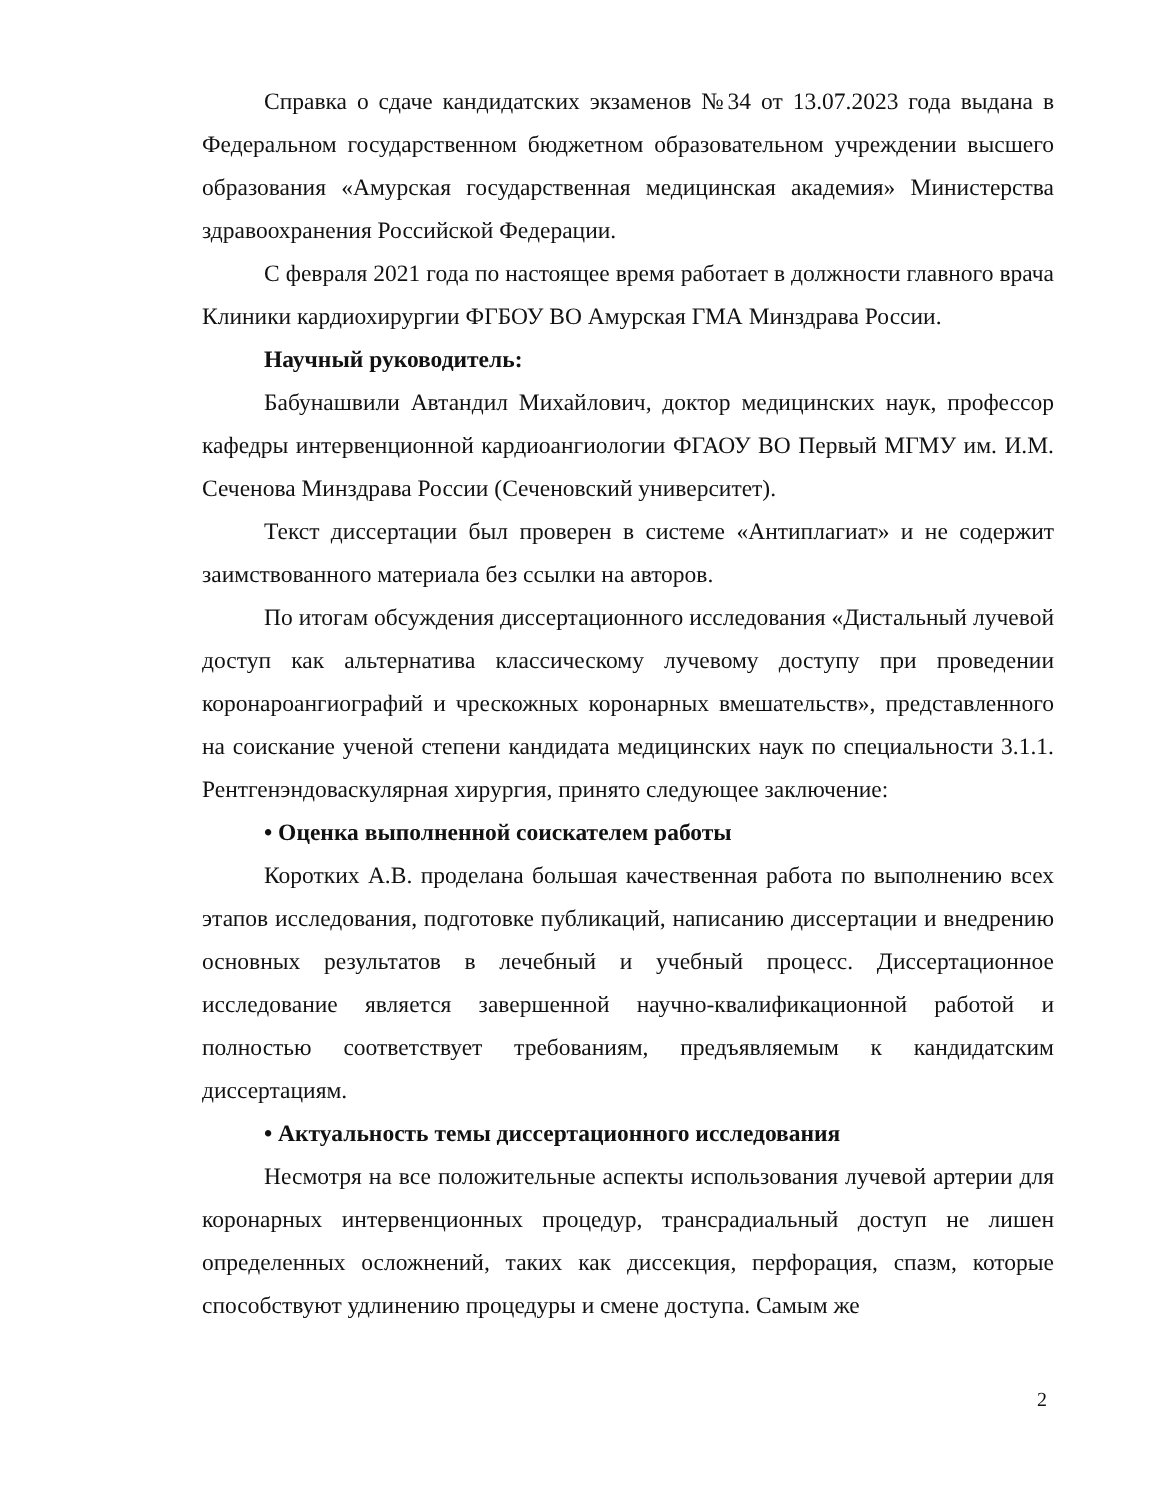Справка о сдаче кандидатских экзаменов №34 от 13.07.2023 года выдана в Федеральном государственном бюджетном образовательном учреждении высшего образования «Амурская государственная медицинская академия» Министерства здравоохранения Российской Федерации.
С февраля 2021 года по настоящее время работает в должности главного врача Клиники кардиохирургии ФГБОУ ВО Амурская ГМА Минздрава России.
Научный руководитель:
Бабунашвили Автандил Михайлович, доктор медицинских наук, профессор кафедры интервенционной кардиоангиологии ФГАОУ ВО Первый МГМУ им. И.М. Сеченова Минздрава России (Сеченовский университет).
Текст диссертации был проверен в системе «Антиплагиат» и не содержит заимствованного материала без ссылки на авторов.
По итогам обсуждения диссертационного исследования «Дистальный лучевой доступ как альтернатива классическому лучевому доступу при проведении коронароангиографий и чрескожных коронарных вмешательств», представленного на соискание ученой степени кандидата медицинских наук по специальности 3.1.1. Рентгенэндоваскулярная хирургия, принято следующее заключение:
• Оценка выполненной соискателем работы
Коротких А.В. проделана большая качественная работа по выполнению всех этапов исследования, подготовке публикаций, написанию диссертации и внедрению основных результатов в лечебный и учебный процесс. Диссертационное исследование является завершенной научно-квалификационной работой и полностью соответствует требованиям, предъявляемым к кандидатским диссертациям.
• Актуальность темы диссертационного исследования
Несмотря на все положительные аспекты использования лучевой артерии для коронарных интервенционных процедур, трансрадиальный доступ не лишен определенных осложнений, таких как диссекция, перфорация, спазм, которые способствуют удлинению процедуры и смене доступа. Самым же
2